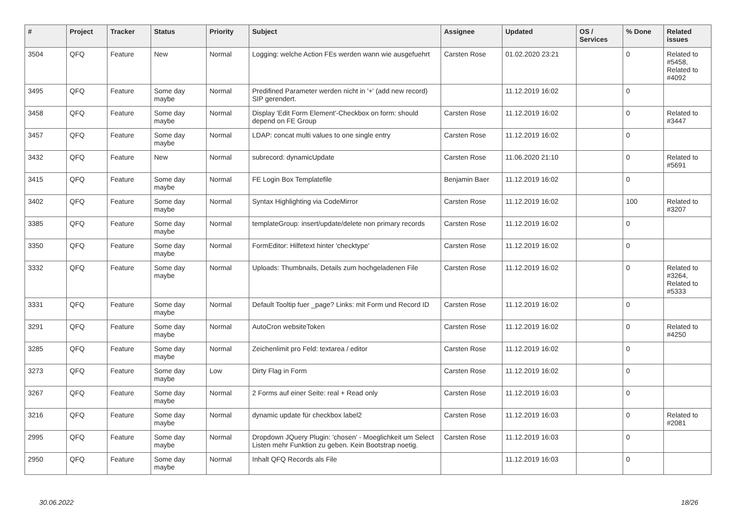| # | Project | Tracker | Status | Priority | Subject | Assignee | Updated | OS / Services | % Done | Related issues |
| --- | --- | --- | --- | --- | --- | --- | --- | --- | --- | --- |
| 3504 | QFQ | Feature | New | Normal | Logging: welche Action FEs werden wann wie ausgefuehrt | Carsten Rose | 01.02.2020 23:21 | | 0 | Related to #5458, Related to #4092 |
| 3495 | QFQ | Feature | Some day maybe | Normal | Predifined Parameter werden nicht in '+' (add new record) SIP gerendert. | | 11.12.2019 16:02 | | 0 | |
| 3458 | QFQ | Feature | Some day maybe | Normal | Display 'Edit Form Element'-Checkbox on form: should depend on FE Group | Carsten Rose | 11.12.2019 16:02 | | 0 | Related to #3447 |
| 3457 | QFQ | Feature | Some day maybe | Normal | LDAP: concat multi values to one single entry | Carsten Rose | 11.12.2019 16:02 | | 0 | |
| 3432 | QFQ | Feature | New | Normal | subrecord: dynamicUpdate | Carsten Rose | 11.06.2020 21:10 | | 0 | Related to #5691 |
| 3415 | QFQ | Feature | Some day maybe | Normal | FE Login Box Templatefile | Benjamin Baer | 11.12.2019 16:02 | | 0 | |
| 3402 | QFQ | Feature | Some day maybe | Normal | Syntax Highlighting via CodeMirror | Carsten Rose | 11.12.2019 16:02 | | 100 | Related to #3207 |
| 3385 | QFQ | Feature | Some day maybe | Normal | templateGroup: insert/update/delete non primary records | Carsten Rose | 11.12.2019 16:02 | | 0 | |
| 3350 | QFQ | Feature | Some day maybe | Normal | FormEditor: Hilfetext hinter 'checktype' | Carsten Rose | 11.12.2019 16:02 | | 0 | |
| 3332 | QFQ | Feature | Some day maybe | Normal | Uploads: Thumbnails, Details zum hochgeladenen File | Carsten Rose | 11.12.2019 16:02 | | 0 | Related to #3264, Related to #5333 |
| 3331 | QFQ | Feature | Some day maybe | Normal | Default Tooltip fuer _page? Links: mit Form und Record ID | Carsten Rose | 11.12.2019 16:02 | | 0 | |
| 3291 | QFQ | Feature | Some day maybe | Normal | AutoCron websiteToken | Carsten Rose | 11.12.2019 16:02 | | 0 | Related to #4250 |
| 3285 | QFQ | Feature | Some day maybe | Normal | Zeichenlimit pro Feld: textarea / editor | Carsten Rose | 11.12.2019 16:02 | | 0 | |
| 3273 | QFQ | Feature | Some day maybe | Low | Dirty Flag in Form | Carsten Rose | 11.12.2019 16:02 | | 0 | |
| 3267 | QFQ | Feature | Some day maybe | Normal | 2 Forms auf einer Seite: real + Read only | Carsten Rose | 11.12.2019 16:03 | | 0 | |
| 3216 | QFQ | Feature | Some day maybe | Normal | dynamic update für checkbox label2 | Carsten Rose | 11.12.2019 16:03 | | 0 | Related to #2081 |
| 2995 | QFQ | Feature | Some day maybe | Normal | Dropdown JQuery Plugin: 'chosen' - Moeglichkeit um Select Listen mehr Funktion zu geben. Kein Bootstrap noetig. | Carsten Rose | 11.12.2019 16:03 | | 0 | |
| 2950 | QFQ | Feature | Some day maybe | Normal | Inhalt QFQ Records als File | | 11.12.2019 16:03 | | 0 | |
30.06.2022 18/26